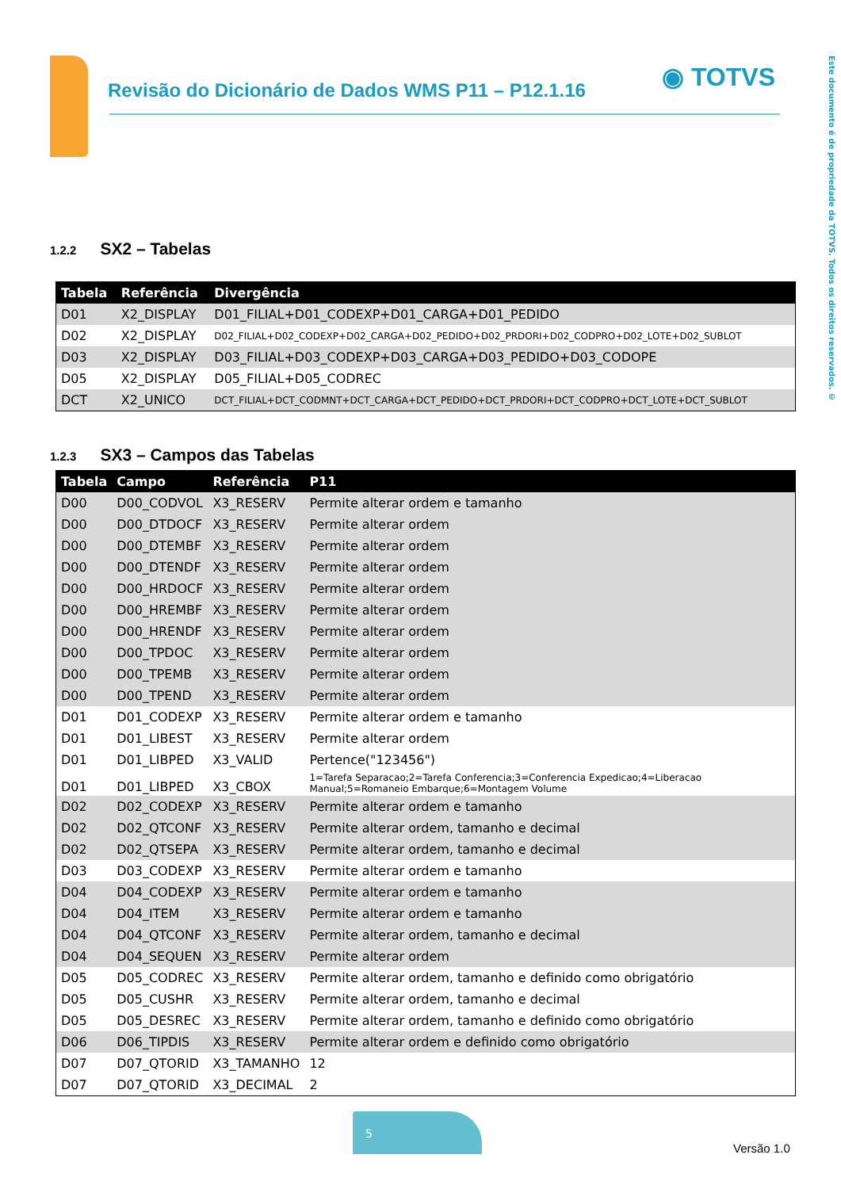Revisão do Dicionário de Dados WMS P11 – P12.1.16
◉ TOTVS
Este documento é de propriedade da TOTVS. Todos os direitos reservados. ©
1.2.2 SX2 – Tabelas
| Tabela | Referência | Divergência |
| --- | --- | --- |
| D01 | X2_DISPLAY | D01_FILIAL+D01_CODEXP+D01_CARGA+D01_PEDIDO |
| D02 | X2_DISPLAY | D02_FILIAL+D02_CODEXP+D02_CARGA+D02_PEDIDO+D02_PRDORI+D02_CODPRO+D02_LOTE+D02_SUBLOT |
| D03 | X2_DISPLAY | D03_FILIAL+D03_CODEXP+D03_CARGA+D03_PEDIDO+D03_CODOPE |
| D05 | X2_DISPLAY | D05_FILIAL+D05_CODREC |
| DCT | X2_UNICO | DCT_FILIAL+DCT_CODMNT+DCT_CARGA+DCT_PEDIDO+DCT_PRDORI+DCT_CODPRO+DCT_LOTE+DCT_SUBLOT |
1.2.3 SX3 – Campos das Tabelas
| Tabela | Campo | Referência | P11 |
| --- | --- | --- | --- |
| D00 | D00_CODVOL | X3_RESERV | Permite alterar ordem e tamanho |
| D00 | D00_DTDOCF | X3_RESERV | Permite alterar ordem |
| D00 | D00_DTEMBF | X3_RESERV | Permite alterar ordem |
| D00 | D00_DTENDF | X3_RESERV | Permite alterar ordem |
| D00 | D00_HRDOCF | X3_RESERV | Permite alterar ordem |
| D00 | D00_HREMBF | X3_RESERV | Permite alterar ordem |
| D00 | D00_HRENDF | X3_RESERV | Permite alterar ordem |
| D00 | D00_TPDOC | X3_RESERV | Permite alterar ordem |
| D00 | D00_TPEMB | X3_RESERV | Permite alterar ordem |
| D00 | D00_TPEND | X3_RESERV | Permite alterar ordem |
| D01 | D01_CODEXP | X3_RESERV | Permite alterar ordem e tamanho |
| D01 | D01_LIBEST | X3_RESERV | Permite alterar ordem |
| D01 | D01_LIBPED | X3_VALID | Pertence("123456") |
| D01 | D01_LIBPED | X3_CBOX | 1=Tarefa Separacao;2=Tarefa Conferencia;3=Conferencia Expedicao;4=Liberacao Manual;5=Romaneio Embarque;6=Montagem Volume |
| D02 | D02_CODEXP | X3_RESERV | Permite alterar ordem e tamanho |
| D02 | D02_QTCONF | X3_RESERV | Permite alterar ordem, tamanho e decimal |
| D02 | D02_QTSEPA | X3_RESERV | Permite alterar ordem, tamanho e decimal |
| D03 | D03_CODEXP | X3_RESERV | Permite alterar ordem e tamanho |
| D04 | D04_CODEXP | X3_RESERV | Permite alterar ordem e tamanho |
| D04 | D04_ITEM | X3_RESERV | Permite alterar ordem e tamanho |
| D04 | D04_QTCONF | X3_RESERV | Permite alterar ordem, tamanho e decimal |
| D04 | D04_SEQUEN | X3_RESERV | Permite alterar ordem |
| D05 | D05_CODREC | X3_RESERV | Permite alterar ordem, tamanho e definido como obrigatório |
| D05 | D05_CUSHR | X3_RESERV | Permite alterar ordem, tamanho e decimal |
| D05 | D05_DESREC | X3_RESERV | Permite alterar ordem, tamanho e definido como obrigatório |
| D06 | D06_TIPDIS | X3_RESERV | Permite alterar ordem e definido como obrigatório |
| D07 | D07_QTORID | X3_TAMANHO | 12 |
| D07 | D07_QTORID | X3_DECIMAL | 2 |
5
Versão 1.0